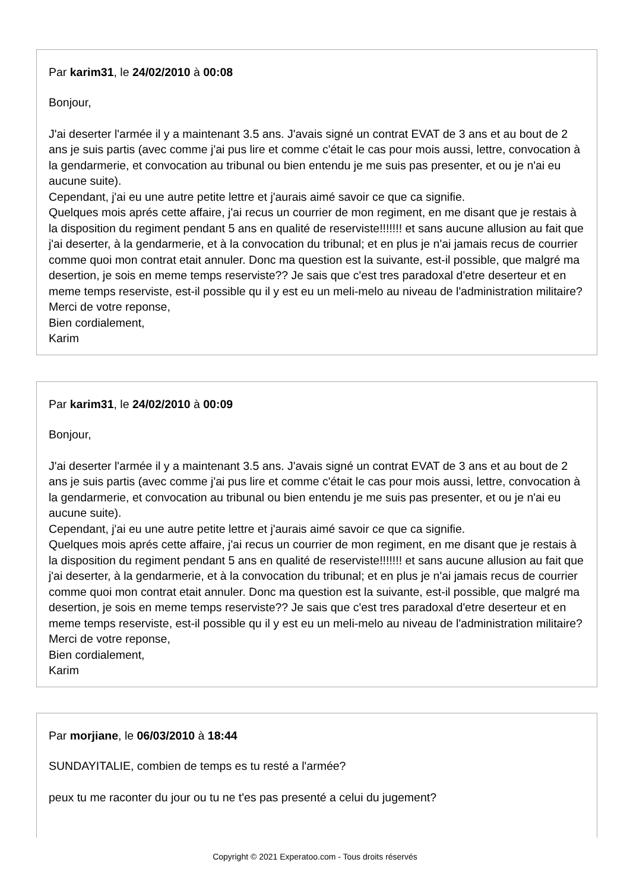Par karim31, le 24/02/2010 à 00:08
Bonjour,
J'ai deserter l'armée il y a maintenant 3.5 ans. J'avais signé un contrat EVAT de 3 ans et au bout de 2 ans je suis partis (avec comme j'ai pus lire et comme c'était le cas pour mois aussi, lettre, convocation à la gendarmerie, et convocation au tribunal ou bien entendu je me suis pas presenter, et ou je n'ai eu aucune suite).
Cependant, j'ai eu une autre petite lettre et j'aurais aimé savoir ce que ca signifie.
Quelques mois aprés cette affaire, j'ai recus un courrier de mon regiment, en me disant que je restais à la disposition du regiment pendant 5 ans en qualité de reserviste!!!!!!! et sans aucune allusion au fait que j'ai deserter, à la gendarmerie, et à la convocation du tribunal; et en plus je n'ai jamais recus de courrier comme quoi mon contrat etait annuler. Donc ma question est la suivante, est-il possible, que malgré ma desertion, je sois en meme temps reserviste?? Je sais que c'est tres paradoxal d'etre deserteur et en meme temps reserviste, est-il possible qu il y est eu un meli-melo au niveau de l'administration militaire? Merci de votre reponse,
Bien cordialement,
Karim
Par karim31, le 24/02/2010 à 00:09
Bonjour,
J'ai deserter l'armée il y a maintenant 3.5 ans. J'avais signé un contrat EVAT de 3 ans et au bout de 2 ans je suis partis (avec comme j'ai pus lire et comme c'était le cas pour mois aussi, lettre, convocation à la gendarmerie, et convocation au tribunal ou bien entendu je me suis pas presenter, et ou je n'ai eu aucune suite).
Cependant, j'ai eu une autre petite lettre et j'aurais aimé savoir ce que ca signifie.
Quelques mois aprés cette affaire, j'ai recus un courrier de mon regiment, en me disant que je restais à la disposition du regiment pendant 5 ans en qualité de reserviste!!!!!!! et sans aucune allusion au fait que j'ai deserter, à la gendarmerie, et à la convocation du tribunal; et en plus je n'ai jamais recus de courrier comme quoi mon contrat etait annuler. Donc ma question est la suivante, est-il possible, que malgré ma desertion, je sois en meme temps reserviste?? Je sais que c'est tres paradoxal d'etre deserteur et en meme temps reserviste, est-il possible qu il y est eu un meli-melo au niveau de l'administration militaire? Merci de votre reponse,
Bien cordialement,
Karim
Par morjiane, le 06/03/2010 à 18:44
SUNDAYITALIE, combien de temps es tu resté a l'armée?
peux tu me raconter du jour ou tu ne t'es pas presenté a celui du jugement?
Copyright © 2021 Experatoo.com - Tous droits réservés